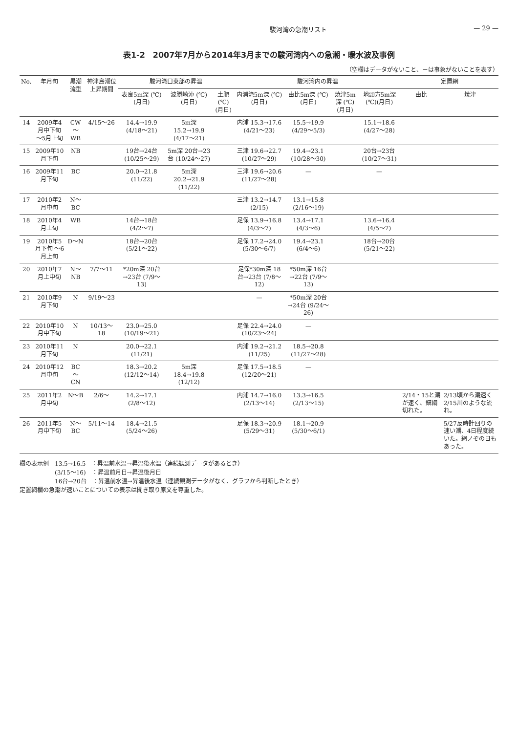駿河湾の急潮リスト — 29 —
表1-2　2007年7月から2014年3月までの駿河湾内への急潮・暖水波及事例
（空欄はデータがないこと、－は事象がないことを表す）
| No. | 年月旬 | 黒潮流型 | 神津島潮位上昇期間 | 駿河湾口東部の昇温 | | | 駿河湾内の昇温 | | | | 定置網 | |
| --- | --- | --- | --- | --- | --- | --- | --- | --- | --- | --- | --- | --- |
| | | | | 表良5m深 (℃)(月日) | 波勝崎沖 (℃)(月日) | 土肥 (℃)(月日) | 内浦湾5m深 (℃)(月日) | 由比5m深 (℃)(月日) | 焼津5m深 (℃)(月日) | 地頭方5m深 (℃)(月日) | 由比 | 焼津 |
| 14 | 2009年4月中下旬 〜5月上旬 | CW 〜 WB | 4/15〜26 | 14.4→19.9 (4/18〜21) | 5m深 15.2→19.9 (4/17〜21) | | 内浦 15.3→17.6 (4/21〜23) | 15.5→19.9 (4/29〜5/3) | | 15.1→18.6 (4/27〜28) | | |
| 15 | 2009年10月下旬 | NB | | 19台→24台 (10/25〜29) | 5m深 20台→23台 (10/24〜27) | | 三津 19.6→22.7 (10/27〜29) | 19.4→23.1 (10/28〜30) | | 20台→23台 (10/27〜31) | | |
| 16 | 2009年11月下旬 | BC | | 20.0→21.8 (11/22) | 5m深 20.2→21.9 (11/22) | | 三津 19.6→20.6 (11/27〜28) | — | | — | | |
| 17 | 2010年2月中旬 | N〜BC | | | | | 三津 13.2→14.7 (2/15) | 13.1→15.8 (2/16〜19) | | | | |
| 18 | 2010年4月上旬 | WB | | 14台→18台 (4/2〜7) | | | 足保 13.9→16.8 (4/3〜7) | 13.4→17.1 (4/3〜6) | | 13.6→16.4 (4/5〜7) | | |
| 19 | 2010年5月下旬 〜6月上旬 | D〜N | | 18台→20台 (5/21〜22) | | | 足保 17.2→24.0 (5/30〜6/7) | 19.4→23.1 (6/4〜6) | | 18台→20台 (5/21〜22) | | |
| 20 | 2010年7月上中旬 | N〜NB | 7/7〜11 | *20m深 20台→23台 (7/9〜13) | | | 足保*30m深 18台→23台 (7/8〜12) | *50m深 16台→22台 (7/9〜13) | | | | |
| 21 | 2010年9月下旬 | N | 9/19〜23 | | | | — | *50m深 20台→24台 (9/24〜26) | | | | |
| 22 | 2010年10月中下旬 | N | 10/13〜18 | 23.0→25.0 (10/19〜21) | | | 足保 22.4→24.0 (10/23〜24) | — | | | | |
| 23 | 2010年11月下旬 | N | | 20.0→22.1 (11/21) | | | 内浦 19.2→21.2 (11/25) | 18.5→20.8 (11/27〜28) | | | | |
| 24 | 2010年12月中旬 | BC 〜 CN | | 18.3→20.2 (12/12〜14) | 5m深 18.4→19.8 (12/12) | | 足保 17.5→18.5 (12/20〜21) | — | | | | |
| 25 | 2011年2月中旬 | N〜B | 2/6〜 | 14.2→17.1 (2/8〜12) | | | 内浦 14.7→16.0 (2/13〜14) | 13.3→16.5 (2/13〜15) | | | 2/14・15と潮が速く、錨綱切れた。 | 2/13頃から潮速く2/15川のような流れ。 |
| 26 | 2011年5月中下旬 | N〜BC | 5/11〜14 | 18.4→21.5 (5/24〜26) | | | 足保 18.3→20.9 (5/29〜31) | 18.1→20.9 (5/30〜6/1) | | | | 5/27反時計回りの速い潮、4日程度続いた。網ノぞの日もあった。 |
欄の表示例　13.5→16.5　：昇温前水温→昇温後水温（連続観測データがあるとき）
　　　　　　(3/15〜16)　：昇温前月日→昇温後月日
　　　　　　16台→20台　：昇温前水温→昇温後水温（連続観測データがなく、グラフから判断したとき）
定置網欄の急潮が速いことについての表示は聞き取り原文を尊重した。